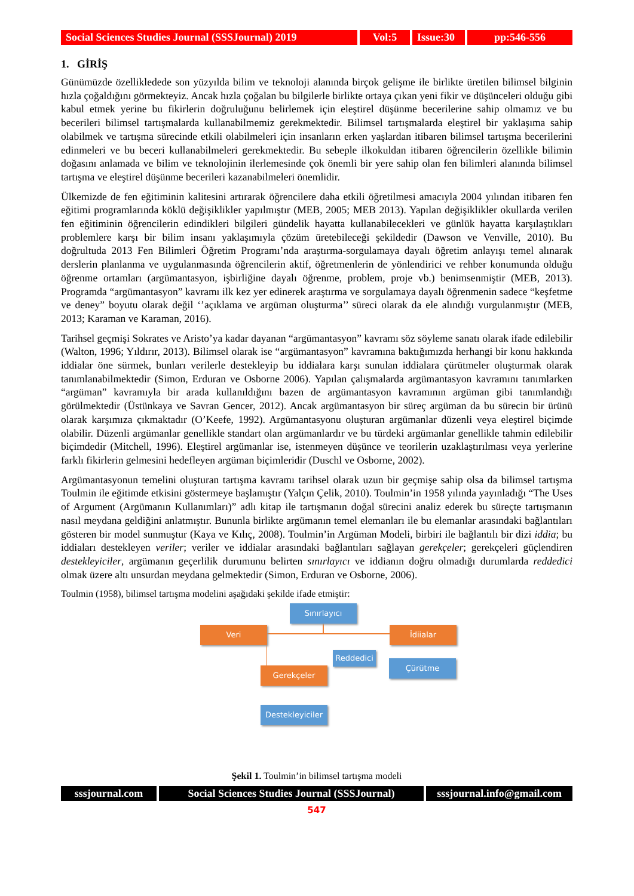Social Sciences Studies Journal (SSSJournal) 2019
Vol:5 Issue:30
pp:546-556
1. GİRİŞ
Günümüzde özellikledede son yüzyılda bilim ve teknoloji alanında birçok gelişme ile birlikte üretilen bilimsel bilginin hızla çoğaldığını görmekteyiz. Ancak hızla çoğalan bu bilgilerle birlikte ortaya çıkan yeni fikir ve düşünceleri olduğu gibi kabul etmek yerine bu fikirlerin doğruluğunu belirlemek için eleştirel düşünme becerilerine sahip olmamız ve bu becerileri bilimsel tartışmalarda kullanabilmemiz gerekmektedir. Bilimsel tartışmalarda eleştirel bir yaklaşıma sahip olabilmek ve tartışma sürecinde etkili olabilmeleri için insanların erken yaşlardan itibaren bilimsel tartışma becerilerini edinmeleri ve bu beceri kullanabilmeleri gerekmektedir. Bu sebeple ilkokuldan itibaren öğrencilerin özellikle bilimin doğasını anlamada ve bilim ve teknolojinin ilerlemesinde çok önemli bir yere sahip olan fen bilimleri alanında bilimsel tartışma ve eleştirel düşünme becerileri kazanabilmeleri önemlidir.
Ülkemizde de fen eğitiminin kalitesini artırarak öğrencilere daha etkili öğretilmesi amacıyla 2004 yılından itibaren fen eğitimi programlarında köklü değişiklikler yapılmıştır (MEB, 2005; MEB 2013). Yapılan değişiklikler okullarda verilen fen eğitiminin öğrencilerin edindikleri bilgileri gündelik hayatta kullanabilecekleri ve günlük hayatta karşılaştıkları problemlere karşı bir bilim insanı yaklaşımıyla çözüm üretebileceği şekildedir (Dawson ve Venville, 2010). Bu doğrultuda 2013 Fen Bilimleri Öğretim Programı’nda araştırma-sorgulamaya dayalı öğretim anlayışı temel alınarak derslerin planlanma ve uygulanmasında öğrencilerin aktif, öğretmenlerin de yönlendirici ve rehber konumunda olduğu öğrenme ortamları (argümantasyon, işbirliğine dayalı öğrenme, problem, proje vb.) benimsenmiştir (MEB, 2013). Programda “argümantasyon” kavramı ilk kez yer edinerek araştırma ve sorgulamaya dayalı öğrenmenin sadece “keşfetme ve deney” boyutu olarak değil ‘’açıklama ve argüman oluşturma’’ süreci olarak da ele alındığı vurgulanmıştır (MEB, 2013; Karaman ve Karaman, 2016).
Tarihsel geçmişi Sokrates ve Aristo’ya kadar dayanan “argümantasyon” kavramı söz söyleme sanatı olarak ifade edilebilir (Walton, 1996; Yıldırır, 2013). Bilimsel olarak ise “argümantasyon” kavramına baktığımızda herhangi bir konu hakkında iddialar öne sürmek, bunları verilerle destekleyip bu iddialara karşı sunulan iddialara çürütmeler oluşturmak olarak tanımlanabilmektedir (Simon, Erduran ve Osborne 2006). Yapılan çalışmalarda argümantasyon kavramını tanımlarken “argüman” kavramıyla bir arada kullanıldığını bazen de argümantasyon kavramının argüman gibi tanımlandığı görülmektedir (Üstünkaya ve Savran Gencer, 2012). Ancak argümantasyon bir süreç argüman da bu sürecin bir ürünü olarak karşımıza çıkmaktadır (O’Keefe, 1992). Argümantasyonu oluşturan argümanlar düzenli veya eleştirel biçimde olabilir. Düzenli argümanlar genellikle standart olan argümanlardır ve bu türdeki argümanlar genellikle tahmin edilebilir biçimdedir (Mitchell, 1996). Eleştirel argümanlar ise, istenmeyen düşünce ve teorilerin uzaklaştırılması veya yerlerine farklı fikirlerin gelmesini hedefleyen argüman biçimleridir (Duschl ve Osborne, 2002).
Argümantasyonun temelini oluşturan tartışma kavramı tarihsel olarak uzun bir geçmişe sahip olsa da bilimsel tartışma Toulmin ile eğitimde etkisini göstermeye başlamıştır (Yalçın Çelik, 2010). Toulmin’in 1958 yılında yayınladığı “The Uses of Argument (Argümanın Kullanımları)” adlı kitap ile tartışmanın doğal sürecini analiz ederek bu süreçte tartışmanın nasıl meydana geldiğini anlatmıştır. Bununla birlikte argümanın temel elemanları ile bu elemanlar arasındaki bağlantıları gösteren bir model sunmuştur (Kaya ve Kılıç, 2008). Toulmin’in Argüman Modeli, birbiri ile bağlantılı bir dizi iddia; bu iddiaları destekleyen veriler; veriler ve iddialar arasındaki bağlantıları sağlayan gerekçeler; gerekçeleri güçlendiren destekleyiciler, argümanın geçerlilik durumunu belirten sınırlayıcı ve iddianın doğru olmadığı durumlarda reddedici olmak üzere altı unsurdan meydana gelmektedir (Simon, Erduran ve Osborne, 2006).
Toulmin (1958), bilimsel tartışma modelini aşağıdaki şekilde ifade etmiştir:
Sınırlayıcı
Veri İdiialar
Reddedici
Çürütme
Gerekçeler
Destekleyiciler
Şekil 1. Toulmin’in bilimsel tartışma modeli
sssjournal.com
Social Sciences Studies Journal (SSSJournal)
sssjournal.info@gmail.com
547